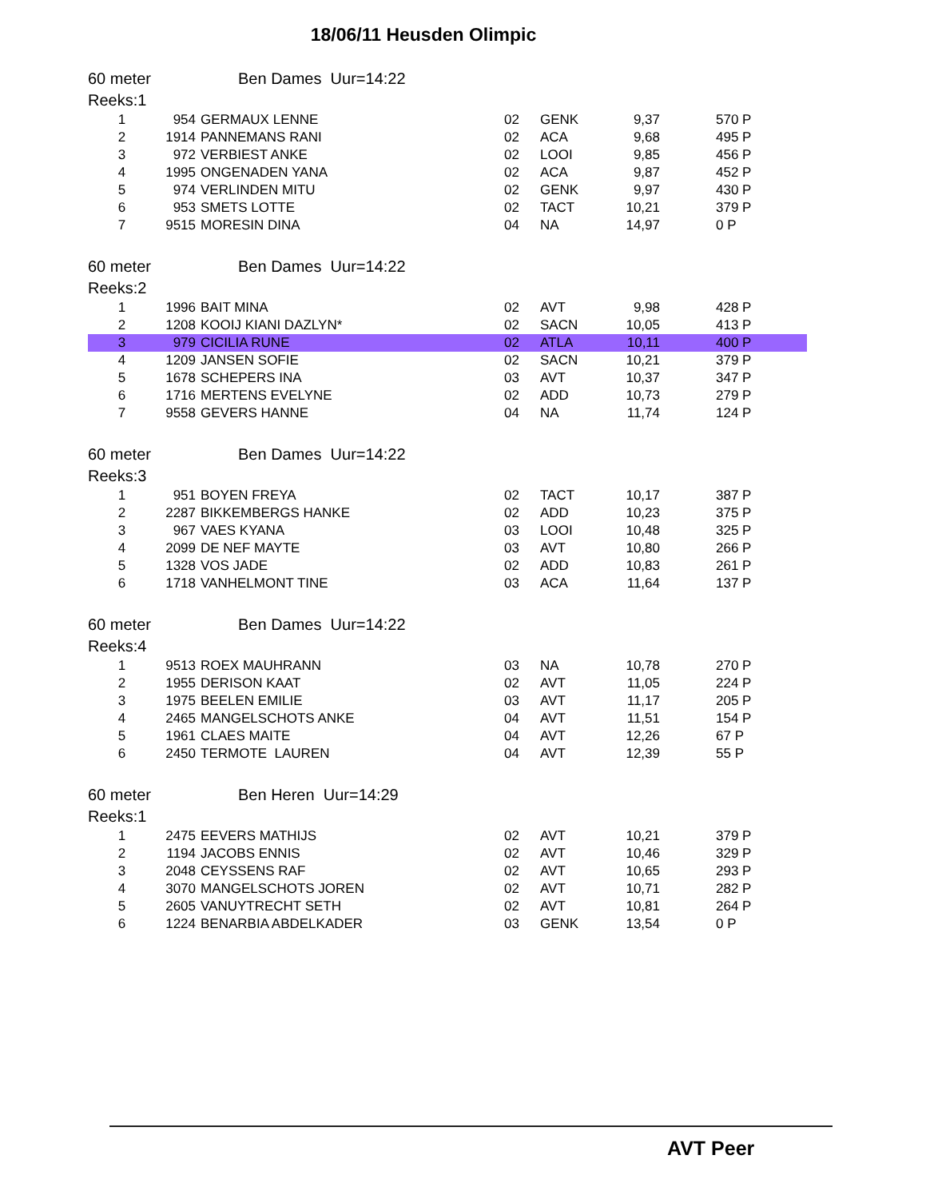18/06/11 Heusden Olimpic
60 meter Ben Dames Uur=14:22
Reeks:1
| 1 | 954 | GERMAUX LENNE | 02 | GENK | 9,37 | 570 P |
| 2 | 1914 | PANNEMANS RANI | 02 | ACA | 9,68 | 495 P |
| 3 | 972 | VERBIEST ANKE | 02 | LOOI | 9,85 | 456 P |
| 4 | 1995 | ONGENADEN YANA | 02 | ACA | 9,87 | 452 P |
| 5 | 974 | VERLINDEN MITU | 02 | GENK | 9,97 | 430 P |
| 6 | 953 | SMETS LOTTE | 02 | TACT | 10,21 | 379 P |
| 7 | 9515 | MORESIN DINA | 04 | NA | 14,97 | 0 P |
60 meter Ben Dames Uur=14:22
Reeks:2
| 1 | 1996 | BAIT MINA | 02 | AVT | 9,98 | 428 P |
| 2 | 1208 | KOOIJ KIANI DAZLYN* | 02 | SACN | 10,05 | 413 P |
| 3 | 979 | CICILIA RUNE | 02 | ATLA | 10,11 | 400 P |
| 4 | 1209 | JANSEN SOFIE | 02 | SACN | 10,21 | 379 P |
| 5 | 1678 | SCHEPERS INA | 03 | AVT | 10,37 | 347 P |
| 6 | 1716 | MERTENS EVELYNE | 02 | ADD | 10,73 | 279 P |
| 7 | 9558 | GEVERS HANNE | 04 | NA | 11,74 | 124 P |
60 meter Ben Dames Uur=14:22
Reeks:3
| 1 | 951 | BOYEN FREYA | 02 | TACT | 10,17 | 387 P |
| 2 | 2287 | BIKKEMBERGS HANKE | 02 | ADD | 10,23 | 375 P |
| 3 | 967 | VAES KYANA | 03 | LOOI | 10,48 | 325 P |
| 4 | 2099 | DE NEF MAYTE | 03 | AVT | 10,80 | 266 P |
| 5 | 1328 | VOS JADE | 02 | ADD | 10,83 | 261 P |
| 6 | 1718 | VANHELMONT TINE | 03 | ACA | 11,64 | 137 P |
60 meter Ben Dames Uur=14:22
Reeks:4
| 1 | 9513 | ROEX MAUHRANN | 03 | NA | 10,78 | 270 P |
| 2 | 1955 | DERISON KAAT | 02 | AVT | 11,05 | 224 P |
| 3 | 1975 | BEELEN EMILIE | 03 | AVT | 11,17 | 205 P |
| 4 | 2465 | MANGELSCHOTS ANKE | 04 | AVT | 11,51 | 154 P |
| 5 | 1961 | CLAES MAITE | 04 | AVT | 12,26 | 67 P |
| 6 | 2450 | TERMOTE LAUREN | 04 | AVT | 12,39 | 55 P |
60 meter Ben Heren Uur=14:29
Reeks:1
| 1 | 2475 | EEVERS MATHIJS | 02 | AVT | 10,21 | 379 P |
| 2 | 1194 | JACOBS ENNIS | 02 | AVT | 10,46 | 329 P |
| 3 | 2048 | CEYSSENS RAF | 02 | AVT | 10,65 | 293 P |
| 4 | 3070 | MANGELSCHOTS JOREN | 02 | AVT | 10,71 | 282 P |
| 5 | 2605 | VANUYTRECHT SETH | 02 | AVT | 10,81 | 264 P |
| 6 | 1224 | BENARBIA ABDELKADER | 03 | GENK | 13,54 | 0 P |
AVT Peer